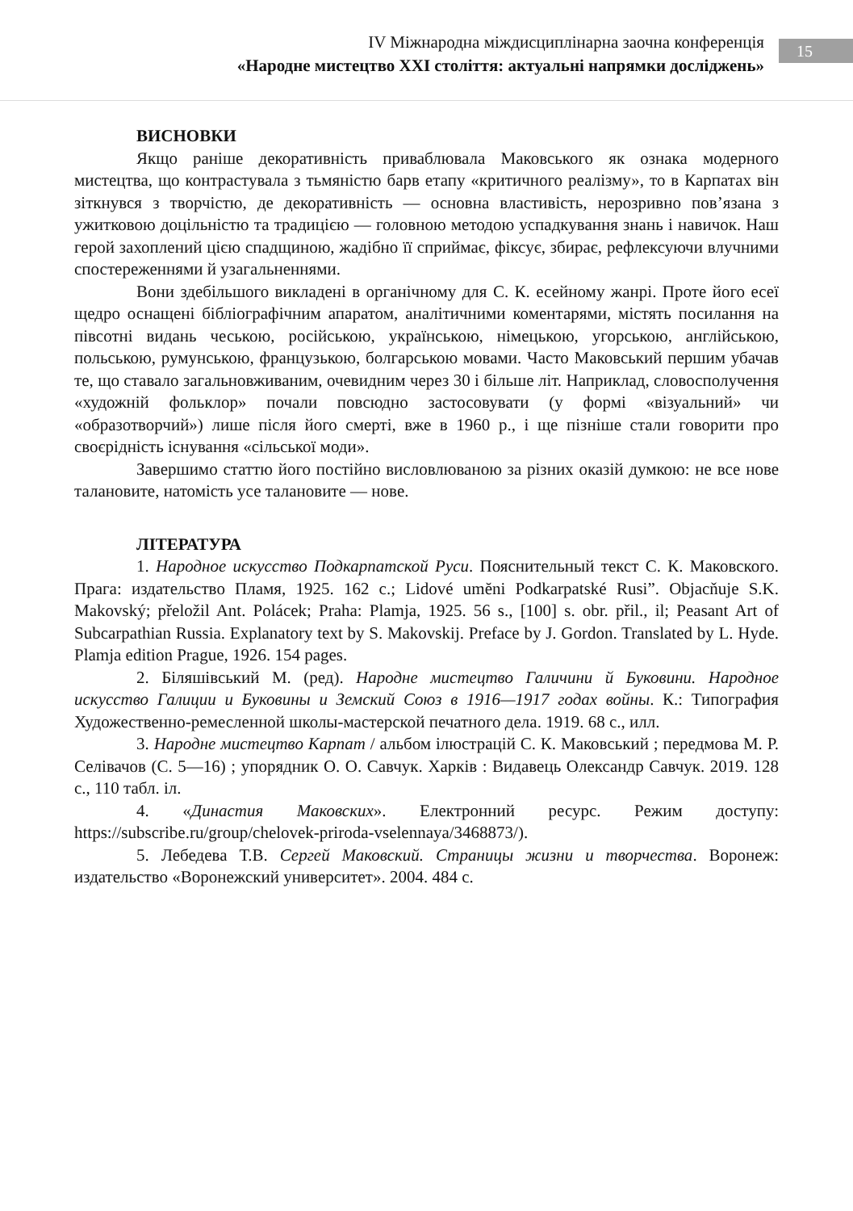IV Міжнародна міждисциплінарна заочна конференція
«Народне мистецтво XXI століття: актуальні напрямки досліджень»
15
ВИСНОВКИ
Якщо раніше декоративність приваблювала Маковського як ознака модерного мистецтва, що контрастувала з тьмяністю барв етапу «критичного реалізму», то в Карпатах він зіткнувся з творчістю, де декоративність — основна властивість, нерозривно пов’язана з ужитковою доцільністю та традицією — головною методою успадкування знань і навичок. Наш герой захоплений цією спадщиною, жадібно її сприймає, фіксує, збирає, рефлексуючи влучними спостереженнями й узагальненнями.
Вони здебільшого викладені в органічному для С. К. есейному жанрі. Проте його есеї щедро оснащені бібліографічним апаратом, аналітичними коментарями, містять посилання на півсотні видань чеською, російською, українською, німецькою, угорською, англійською, польською, румунською, французькою, болгарською мовами. Часто Маковський першим убачав те, що ставало загальновживаним, очевидним через 30 і більше літ. Наприклад, словосполучення «художній фольклор» почали повсюдно застосовувати (у формі «візуальний» чи «образотворчий») лише після його смерті, вже в 1960 р., і ще пізніше стали говорити про своєрідність існування «сільської моди».
Завершимо статтю його постійно висловлюваною за різних оказій думкою: не все нове талановите, натомість усе талановите — нове.
ЛІТЕРАТУРА
1. Народное искусство Подкарпатской Руси. Пояснительный текст С. К. Маковского. Прага: издательство Пламя, 1925. 162 с.; Lidové umĕni Podkarpatské Rusi”. Objacňuje S.K. Makovský; přeložil Ant. Polácek; Praha: Plamja, 1925. 56 s., [100] s. obr. přil., il; Peasant Art of Subcarpathian Russia. Explanatory text by S. Makovskij. Preface by J. Gordon. Translated by L. Hyde. Plamja edition Prague, 1926. 154 pages.
2. Біляшівський М. (ред). Народне мистецтво Галичини й Буковини. Народное искусство Галиции и Буковины и Земский Союз в 1916—1917 годах войны. К.: Типография Художественно-ремесленной школы-мастерской печатного дела. 1919. 68 с., илл.
3. Народне мистецтво Карпат / альбом ілюстрацій С. К. Маковський ; передмова М. Р. Селівачов (С. 5—16) ; упорядник О. О. Савчук. Харків : Видавець Олександр Савчук. 2019. 128 с., 110 табл. іл.
4. «Династия Маковских». Електронний ресурс. Режим доступу: https://subscribe.ru/group/chelovek-priroda-vselennaya/3468873/).
5. Лебедева Т.В. Сергей Маковский. Страницы жизни и творчества. Воронеж: издательство «Воронежский университет». 2004. 484 с.